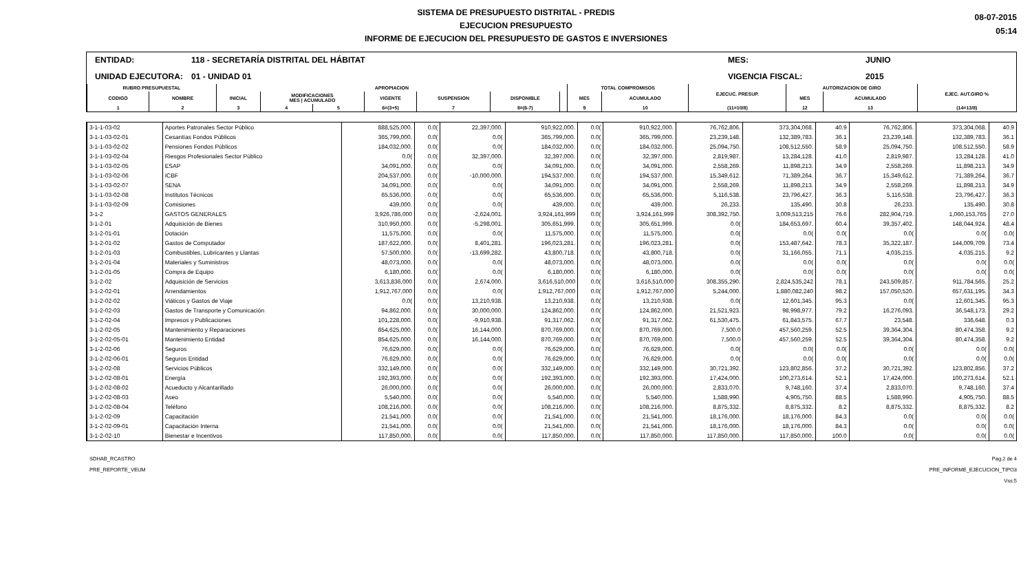SISTEMA DE PRESUPUESTO DISTRITAL - PREDIS
EJECUCION PRESUPUESTO
INFORME DE EJECUCION DEL PRESUPUESTO DE GASTOS E INVERSIONES
08-07-2015
05:14
ENTIDAD: 118 - SECRETARÍA DISTRITAL DEL HÁBITAT MES: JUNIO UNIDAD EJECUTORA: 01 - UNIDAD 01 VIGENCIA FISCAL: 2015
| RUBRO PRESUPUESTAL | | APROPIACION | | | | | | | TOTAL COMPROMISOS | | EJECUC. PRESUP. | AUTORIZACION DE GIRO | | EJEC. AUT.GIRO % |
| --- | --- | --- | --- | --- | --- | --- | --- | --- | --- | --- | --- | --- | --- | --- |
| CODIGO | NOMBRE | INICIAL | MODIFICACIONES MES / ACUMULADO | | VIGENTE | SUSPENSION | DISPONIBLE | | MES | ACUMULADO | | MES | ACUMULADO | |
| 1 | 2 | 3 | 4 | 5 | 6=(3+5) | 7 | 8=(6-7) | | 9 | 10 | (11=10/8) | 12 | 13 | (14=13/8) |
| 3-1-1-03-02 | Aportes Patronales Sector Público | 888,525,000. | 0.0( | 22,397,000. | 910,922,000. | 0.0( | 910,922,000. | 76,762,806. | 373,304,068. | 40.9 | 76,762,806. | 373,304,068. | 40.9 |
| 3-1-1-03-02-01 | Cesantías Fondos Públicos | 365,799,000. | 0.0( | 0.0( | 365,799,000. | 0.0( | 365,799,000. | 23,239,148. | 132,389,783. | 36.1 | 23,239,148. | 132,389,783. | 36.1 |
| 3-1-1-03-02-02 | Pensiones Fondos Públicos | 184,032,000. | 0.0( | 0.0( | 184,032,000. | 0.0( | 184,032,000. | 25,094,750. | 108,512,550. | 58.9 | 25,094,750. | 108,512,550. | 58.9 |
| 3-1-1-03-02-04 | Riesgos Profesionales Sector Público | 0.0( | 0.0( | 32,397,000. | 32,397,000. | 0.0( | 32,397,000. | 2,819,987. | 13,284,128. | 41.0 | 2,819,987. | 13,284,128. | 41.0 |
| 3-1-1-03-02-05 | ESAP | 34,091,000. | 0.0( | 0.0( | 34,091,000. | 0.0( | 34,091,000. | 2,558,269. | 11,898,213. | 34.9 | 2,558,269. | 11,898,213. | 34.9 |
| 3-1-1-03-02-06 | ICBF | 204,537,000. | 0.0( | -10,000,000. | 194,537,000. | 0.0( | 194,537,000. | 15,349,612. | 71,389,264. | 36.7 | 15,349,612. | 71,389,264. | 36.7 |
| 3-1-1-03-02-07 | SENA | 34,091,000. | 0.0( | 0.0( | 34,091,000. | 0.0( | 34,091,000. | 2,558,269. | 11,898,213. | 34.9 | 2,558,269. | 11,898,213. | 34.9 |
| 3-1-1-03-02-08 | Institutos Técnicos | 65,536,000. | 0.0( | 0.0( | 65,536,000. | 0.0( | 65,536,000. | 5,116,538. | 23,796,427. | 36.3 | 5,116,538. | 23,796,427. | 36.3 |
| 3-1-1-03-02-09 | Comisiones | 439,000. | 0.0( | 0.0( | 439,000. | 0.0( | 439,000. | 26,233. | 135,490. | 30.8 | 26,233. | 135,490. | 30.8 |
| 3-1-2 | GASTOS GENERALES | 3,926,786,000 | 0.0( | -2,624,001. | 3,924,161,999 | 0.0( | 3,924,161,999 | 308,392,750. | 3,009,513,215 | 76.6 | 282,904,719. | 1,060,153,765 | 27.0 |
| 3-1-2-01 | Adquisición de Bienes | 310,950,000. | 0.0( | -5,298,001. | 305,651,999. | 0.0( | 305,651,999. | 0.0( | 184,653,697. | 60.4 | 39,357,402. | 148,044,924. | 48.4 |
| 3-1-2-01-01 | Dotación | 11,575,000. | 0.0( | 0.0( | 11,575,000. | 0.0( | 11,575,000. | 0.0( | 0.0( | 0.0( | 0.0( | 0.0( | 0.0( |
| 3-1-2-01-02 | Gastos de Computador | 187,622,000. | 0.0( | 8,401,281. | 196,023,281. | 0.0( | 196,023,281. | 0.0( | 153,487,642. | 78.3 | 35,322,187. | 144,009,709. | 73.4 |
| 3-1-2-01-03 | Combustibles, Lubricantes y Llantas | 57,500,000. | 0.0( | -13,699,282. | 43,800,718. | 0.0( | 43,800,718. | 0.0( | 31,166,055. | 71.1 | 4,035,215. | 4,035,215. | 9.2 |
| 3-1-2-01-04 | Materiales y Suministros | 48,073,000. | 0.0( | 0.0( | 48,073,000. | 0.0( | 48,073,000. | 0.0( | 0.0( | 0.0( | 0.0( | 0.0( | 0.0( |
| 3-1-2-01-05 | Compra de Equipo | 6,180,000. | 0.0( | 0.0( | 6,180,000. | 0.0( | 6,180,000. | 0.0( | 0.0( | 0.0( | 0.0( | 0.0( | 0.0( |
| 3-1-2-02 | Adquisición de Servicios | 3,613,836,000 | 0.0( | 2,674,000. | 3,616,510,000 | 0.0( | 3,616,510,000 | 308,355,290. | 2,824,535,242 | 78.1 | 243,509,857. | 911,784,565. | 25.2 |
| 3-1-2-02-01 | Arrendamientos | 1,912,767,000 | 0.0( | 0.0( | 1,912,767,000 | 0.0( | 1,912,767,000 | 5,244,000. | 1,880,082,240 | 98.2 | 157,050,520. | 657,631,195. | 34.3 |
| 3-1-2-02-02 | Viáticos y Gastos de Viaje | 0.0( | 0.0( | 13,210,938. | 13,210,938. | 0.0( | 13,210,938. | 0.0( | 12,601,345. | 95.3 | 0.0( | 12,601,345. | 95.3 |
| 3-1-2-02-03 | Gastos de Transporte y Comunicación | 94,862,000. | 0.0( | 30,000,000. | 124,862,000. | 0.0( | 124,862,000. | 21,521,923. | 98,998,977. | 79.2 | 16,276,093. | 36,548,173. | 29.2 |
| 3-1-2-02-04 | Impresos y Publicaciones | 101,228,000. | 0.0( | -9,910,938. | 91,317,062. | 0.0( | 91,317,062. | 61,530,475. | 61,843,575. | 67.7 | 23,548. | 336,648. | 0.3 |
| 3-1-2-02-05 | Mantenimiento y Reparaciones | 854,625,000. | 0.0( | 16,144,000. | 870,769,000. | 0.0( | 870,769,000. | 7,500.0 | 457,560,259. | 52.5 | 39,364,304. | 80,474,358. | 9.2 |
| 3-1-2-02-05-01 | Mantenimiento Entidad | 854,625,000. | 0.0( | 16,144,000. | 870,769,000. | 0.0( | 870,769,000. | 7,500.0 | 457,560,259. | 52.5 | 39,364,304. | 80,474,358. | 9.2 |
| 3-1-2-02-06 | Seguros | 76,629,000. | 0.0( | 0.0( | 76,629,000. | 0.0( | 76,629,000. | 0.0( | 0.0( | 0.0( | 0.0( | 0.0( | 0.0( |
| 3-1-2-02-06-01 | Seguros Entidad | 76,629,000. | 0.0( | 0.0( | 76,629,000. | 0.0( | 76,629,000. | 0.0( | 0.0( | 0.0( | 0.0( | 0.0( | 0.0( |
| 3-1-2-02-08 | Servicios Públicos | 332,149,000. | 0.0( | 0.0( | 332,149,000. | 0.0( | 332,149,000. | 30,721,392. | 123,802,856. | 37.2 | 30,721,392. | 123,802,856. | 37.2 |
| 3-1-2-02-08-01 | Energía | 192,393,000. | 0.0( | 0.0( | 192,393,000. | 0.0( | 192,393,000. | 17,424,000. | 100,273,614. | 52.1 | 17,424,000. | 100,273,614. | 52.1 |
| 3-1-2-02-08-02 | Acueducto y Alcantarillado | 26,000,000. | 0.0( | 0.0( | 26,000,000. | 0.0( | 26,000,000. | 2,833,070. | 9,748,160. | 37.4 | 2,833,070. | 9,748,160. | 37.4 |
| 3-1-2-02-08-03 | Aseo | 5,540,000. | 0.0( | 0.0( | 5,540,000. | 0.0( | 5,540,000. | 1,588,990. | 4,905,750. | 88.5 | 1,588,990. | 4,905,750. | 88.5 |
| 3-1-2-02-08-04 | Teléfono | 108,216,000. | 0.0( | 0.0( | 108,216,000. | 0.0( | 108,216,000. | 8,875,332. | 8,875,332. | 8.2 | 8,875,332. | 8,875,332. | 8.2 |
| 3-1-2-02-09 | Capacitación | 21,541,000. | 0.0( | 0.0( | 21,541,000. | 0.0( | 21,541,000. | 18,176,000. | 18,176,000. | 84.3 | 0.0( | 0.0( | 0.0( |
| 3-1-2-02-09-01 | Capacitación Interna | 21,541,000. | 0.0( | 0.0( | 21,541,000. | 0.0( | 21,541,000. | 18,176,000. | 18,176,000. | 84.3 | 0.0( | 0.0( | 0.0( |
| 3-1-2-02-10 | Bienestar e Incentivos | 117,850,000. | 0.0( | 0.0( | 117,850,000. | 0.0( | 117,850,000. | 117,850,000. | 117,850,000. | 100.0 | 0.0( | 0.0( | 0.0( |
SDHAB_RCASTRO
PRE_REPORTE_VEUM
Pag.2 de 4
PRE_INFORME_EJECUCION_TIPO3
Vss:5